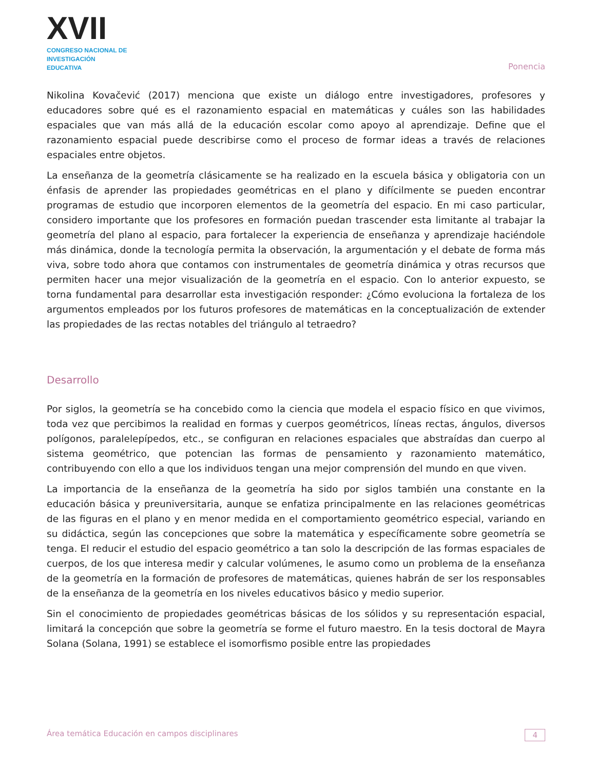XVII
CONGRESO NACIONAL DE
INVESTIGACIÓN EDUCATIVA
Ponencia
Nikolina Kovačević (2017) menciona que existe un diálogo entre investigadores, profesores y educadores sobre qué es el razonamiento espacial en matemáticas y cuáles son las habilidades espaciales que van más allá de la educación escolar como apoyo al aprendizaje. Define que el razonamiento espacial puede describirse como el proceso de formar ideas a través de relaciones espaciales entre objetos.
La enseñanza de la geometría clásicamente se ha realizado en la escuela básica y obligatoria con un énfasis de aprender las propiedades geométricas en el plano y difícilmente se pueden encontrar programas de estudio que incorporen elementos de la geometría del espacio. En mi caso particular, considero importante que los profesores en formación puedan trascender esta limitante al trabajar la geometría del plano al espacio, para fortalecer la experiencia de enseñanza y aprendizaje haciéndole más dinámica, donde la tecnología permita la observación, la argumentación y el debate de forma más viva, sobre todo ahora que contamos con instrumentales de geometría dinámica y otras recursos que permiten hacer una mejor visualización de la geometría en el espacio. Con lo anterior expuesto, se torna fundamental para desarrollar esta investigación responder: ¿Cómo evoluciona la fortaleza de los argumentos empleados por los futuros profesores de matemáticas en la conceptualización de extender las propiedades de las rectas notables del triángulo al tetraedro?
Desarrollo
Por siglos, la geometría se ha concebido como la ciencia que modela el espacio físico en que vivimos, toda vez que percibimos la realidad en formas y cuerpos geométricos, líneas rectas, ángulos, diversos polígonos, paralelepípedos, etc., se configuran en relaciones espaciales que abstraídas dan cuerpo al sistema geométrico, que potencian las formas de pensamiento y razonamiento matemático, contribuyendo con ello a que los individuos tengan una mejor comprensión del mundo en que viven.
La importancia de la enseñanza de la geometría ha sido por siglos también una constante en la educación básica y preuniversitaria, aunque se enfatiza principalmente en las relaciones geométricas de las figuras en el plano y en menor medida en el comportamiento geométrico especial, variando en su didáctica, según las concepciones que sobre la matemática y específicamente sobre geometría se tenga. El reducir el estudio del espacio geométrico a tan solo la descripción de las formas espaciales de cuerpos, de los que interesa medir y calcular volúmenes, le asumo como un problema de la enseñanza de la geometría en la formación de profesores de matemáticas, quienes habrán de ser los responsables de la enseñanza de la geometría en los niveles educativos básico y medio superior.
Sin el conocimiento de propiedades geométricas básicas de los sólidos y su representación espacial, limitará la concepción que sobre la geometría se forme el futuro maestro. En la tesis doctoral de Mayra Solana (Solana, 1991) se establece el isomorfismo posible entre las propiedades
Área temática Educación en campos disciplinares 4